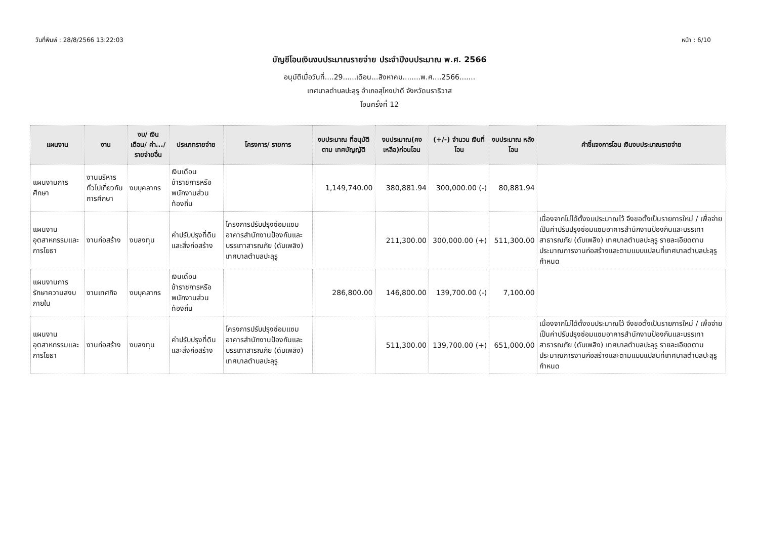วันที่พิมพ์ : 28/8/2566 13:22:03 หน้า : 6/10
บัญชีโอนเงินงบประมาณรายจ่าย ประจำปีงบประมาณ พ.ศ. 2566
อนุมัติเมื่อวันที่....29......เดือน...สิงหาคม........พ.ศ....2566.......
เทศบาลตำบลปะลุรู อำเภอสุไหงปาดี จังหวัดนราธิวาส
โอนครั้งที่ 12
| แผนงาน | งาน | งบ/ เงินเดือน/ ค่า.../ รายจ่ายอื่น | ประเภทรายจ่าย | โครงการ/ รายการ | งบประมาณ ที่อนุมัติตาม เทศบัญญัติ | งบประมาณ(คง เหลือ)ก่อนโอน | (+/-) จำนวน เงินที่โอน | งบประมาณ หลังโอน | คำชี้แจงการโอน เงินงบประมาณรายจ่าย |
| --- | --- | --- | --- | --- | --- | --- | --- | --- | --- |
| แผนงานการศึกษา | งานบริหารทั่วไปเกี่ยวกับการศึกษา | งบบุคลากร | เงินเดือนข้าราชการหรือพนักงานส่วนท้องถิ่น | | 1,149,740.00 | 380,881.94 | 300,000.00 (-) | 80,881.94 | |
| แผนงานอุตสาหกรรมและการโยธา | งานก่อสร้าง | งบลงทุน | ค่าปรับปรุงที่ดินและสิ่งก่อสร้าง | โครงการปรับปรุงซ่อมแซมอาคารสำนักงานป้องกันและบรรเทาสารณภัย (ดับเพลิง) เทศบาลตำบลปะลุรู | | 211,300.00 | 300,000.00 (+) | 511,300.00 | เนื่องจากไม่ได้ตั้งงบประมาณไว้ จึงขอตั้งเป็นรายการใหม่ / เพื่อจ่ายเป็นค่าปรับปรุงซ่อมแซมอาคารสำนักงานป้องกันและบรรเทาสาธารณภัย (ดับเพลิง) เทศบาลตำบลปะลุรู รายละเอียดตามประมาณการงานก่อสร้างและตามแบบแปลนที่เทศบาลตำบลปะลุรูกำหนด |
| แผนงานการรักษาความสงบภายใน | งานเทศกิจ | งบบุคลากร | เงินเดือนข้าราชการหรือพนักงานส่วนท้องถิ่น | | 286,800.00 | 146,800.00 | 139,700.00 (-) | 7,100.00 | |
| แผนงานอุตสาหกรรมและการโยธา | งานก่อสร้าง | งบลงทุน | ค่าปรับปรุงที่ดินและสิ่งก่อสร้าง | โครงการปรับปรุงซ่อมแซมอาคารสำนักงานป้องกันและบรรเทาสารณภัย (ดับเพลิง) เทศบาลตำบลปะลุรู | | 511,300.00 | 139,700.00 (+) | 651,000.00 | เนื่องจากไม่ได้ตั้งงบประมาณไว้ จึงขอตั้งเป็นรายการใหม่ / เพื่อจ่ายเป็นค่าปรับปรุงซ่อมแซมอาคารสำนักงานป้องกันและบรรเทาสาธารณภัย (ดับเพลิง) เทศบาลตำบลปะลุรู รายละเอียดตามประมาณการงานก่อสร้างและตามแบบแปลนที่เทศบาลตำบลปะลุรูกำหนด |